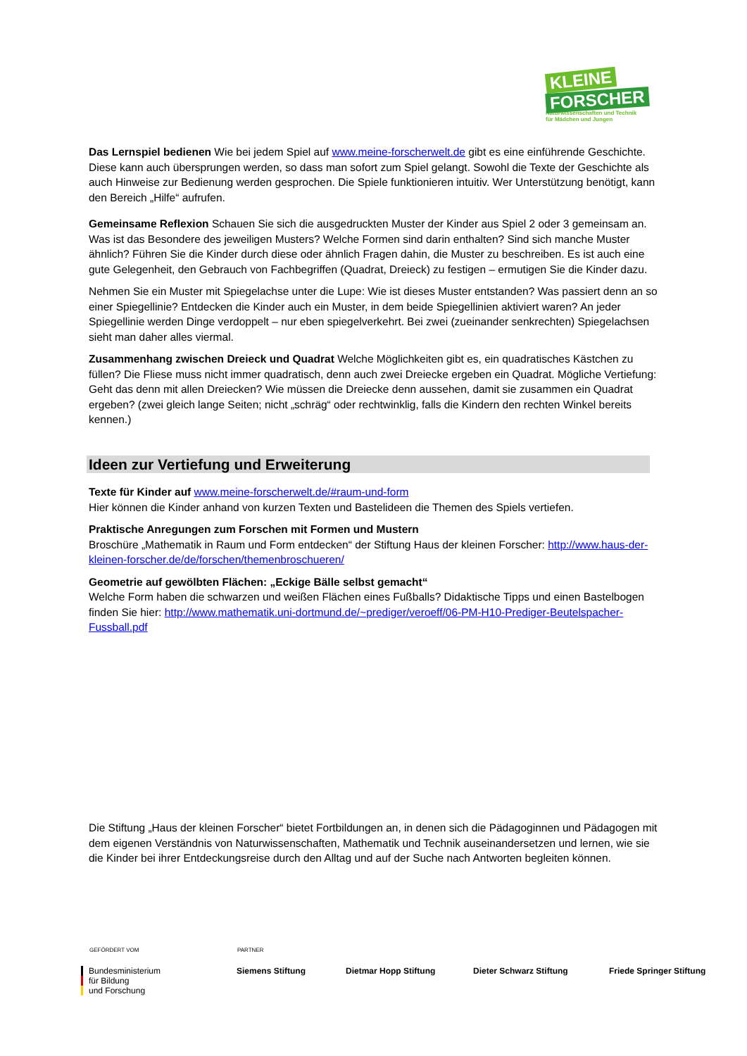KLEINE
FORSCHER
Naturwissenschaften und Technik
für Mädchen und Jungen
Das Lernspiel bedienen Wie bei jedem Spiel auf www.meine-forscherwelt.de gibt es eine einführende Geschichte. Diese kann auch übersprungen werden, so dass man sofort zum Spiel gelangt. Sowohl die Texte der Geschichte als auch Hinweise zur Bedienung werden gesprochen. Die Spiele funktionieren intuitiv. Wer Unterstützung benötigt, kann den Bereich „Hilfe“ aufrufen.
Gemeinsame Reflexion Schauen Sie sich die ausgedruckten Muster der Kinder aus Spiel 2 oder 3 gemeinsam an. Was ist das Besondere des jeweiligen Musters? Welche Formen sind darin enthalten? Sind sich manche Muster ähnlich? Führen Sie die Kinder durch diese oder ähnlich Fragen dahin, die Muster zu beschreiben. Es ist auch eine gute Gelegenheit, den Gebrauch von Fachbegriffen (Quadrat, Dreieck) zu festigen – ermutigen Sie die Kinder dazu.
Nehmen Sie ein Muster mit Spiegelachse unter die Lupe: Wie ist dieses Muster entstanden? Was passiert denn an so einer Spiegellinie? Entdecken die Kinder auch ein Muster, in dem beide Spiegellinien aktiviert waren? An jeder Spiegellinie werden Dinge verdoppelt – nur eben spiegelverkehrt. Bei zwei (zueinander senkrechten) Spiegelachsen sieht man daher alles viermal.
Zusammenhang zwischen Dreieck und Quadrat Welche Möglichkeiten gibt es, ein quadratisches Kästchen zu füllen? Die Fliese muss nicht immer quadratisch, denn auch zwei Dreiecke ergeben ein Quadrat. Mögliche Vertiefung: Geht das denn mit allen Dreiecken? Wie müssen die Dreiecke denn aussehen, damit sie zusammen ein Quadrat ergeben? (zwei gleich lange Seiten; nicht „schräg“ oder rechtwinklig, falls die Kindern den rechten Winkel bereits kennen.)
Ideen zur Vertiefung und Erweiterung
Texte für Kinder auf www.meine-forscherwelt.de/#raum-und-form
Hier können die Kinder anhand von kurzen Texten und Bastelideen die Themen des Spiels vertiefen.
Praktische Anregungen zum Forschen mit Formen und Mustern
Broschüre „Mathematik in Raum und Form entdecken“ der Stiftung Haus der kleinen Forscher: http://www.haus-der-kleinen-forscher.de/de/forschen/themenbroschueren/
Geometrie auf gewölbten Flächen: „Eckige Bälle selbst gemacht“
Welche Form haben die schwarzen und weißen Flächen eines Fußballs? Didaktische Tipps und einen Bastelbogen finden Sie hier: http://www.mathematik.uni-dortmund.de/~prediger/veroeff/06-PM-H10-Prediger-Beutelspacher-Fussball.pdf
Die Stiftung „Haus der kleinen Forscher“ bietet Fortbildungen an, in denen sich die Pädagoginnen und Pädagogen mit dem eigenen Verständnis von Naturwissenschaften, Mathematik und Technik auseinandersetzen und lernen, wie sie die Kinder bei ihrer Entdeckungsreise durch den Alltag und auf der Suche nach Antworten begleiten können.
GEFÖRDERT VOM PARTNER
Bundesministerium
für Bildung
und Forschung
Siemens Stiftung Dietmar Hopp Stiftung Dieter Schwarz Stiftung Friede Springer Stiftung